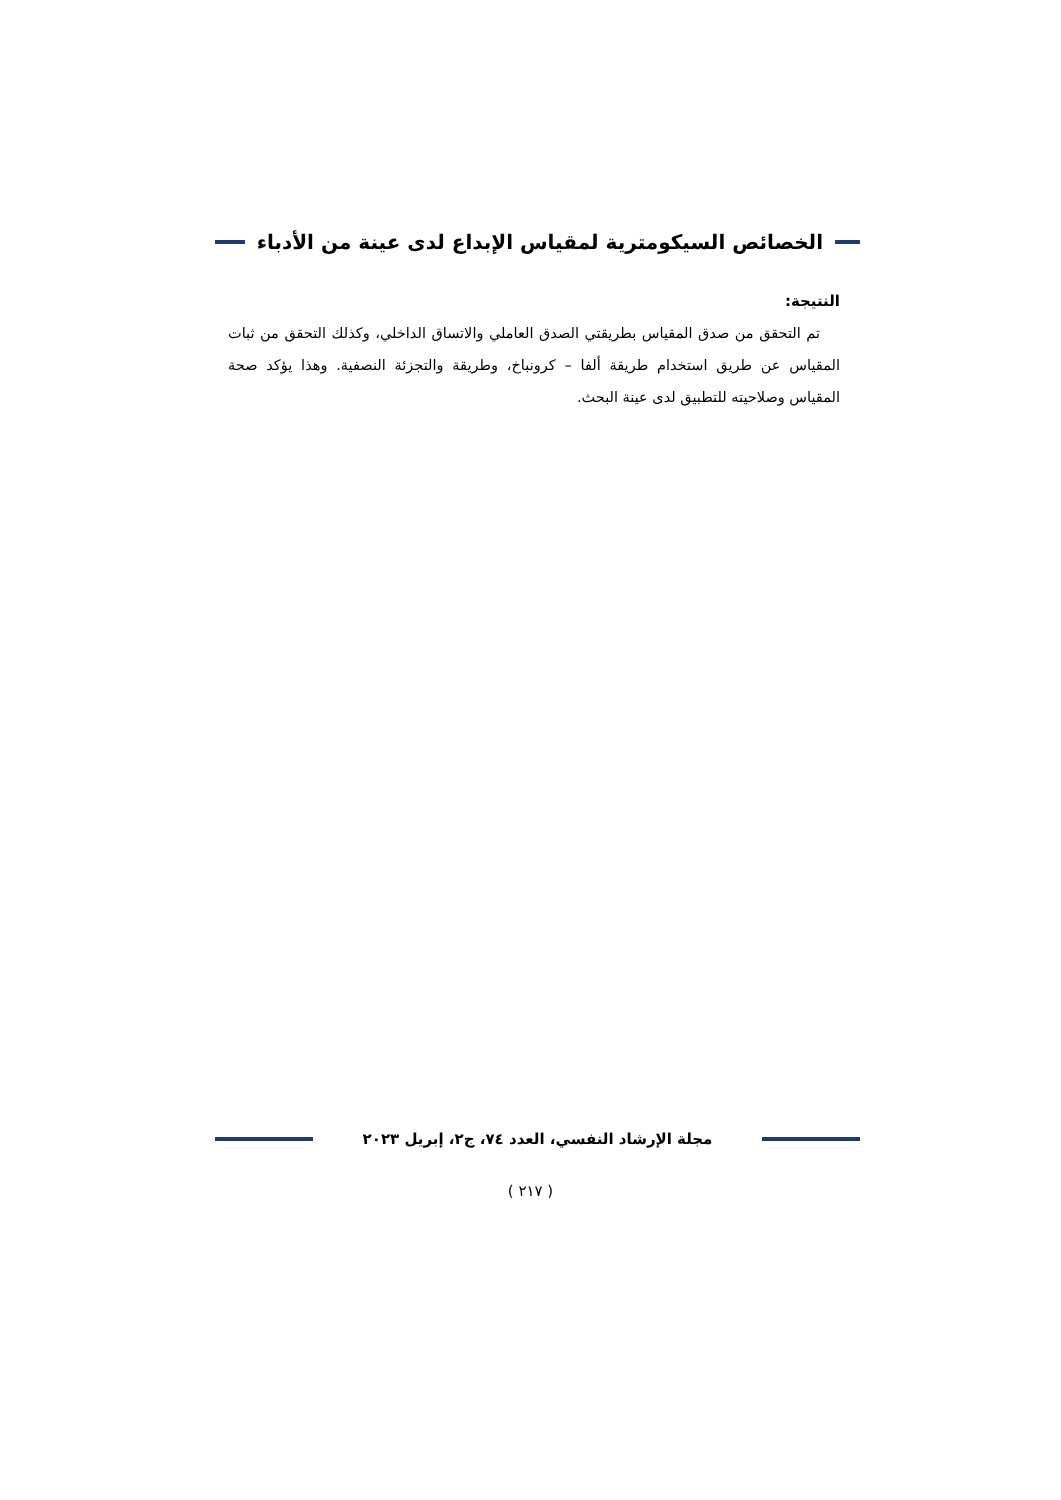الخصائص السيكومترية لمقياس الإبداع لدى عينة من الأدباء
النتيجة:
تم التحقق من صدق المقياس بطريقتي الصدق العاملي والاتساق الداخلي، وكذلك التحقق من ثبات المقياس عن طريق استخدام طريقة ألفا – كرونباخ، وطريقة والتجزئة النصفية. وهذا يؤكد صحة المقياس وصلاحيته للتطبيق لدى عينة البحث.
مجلة الإرشاد النفسي، العدد ٧٤، ج٢، إبريل ٢٠٢٣
( ٢١٧ )